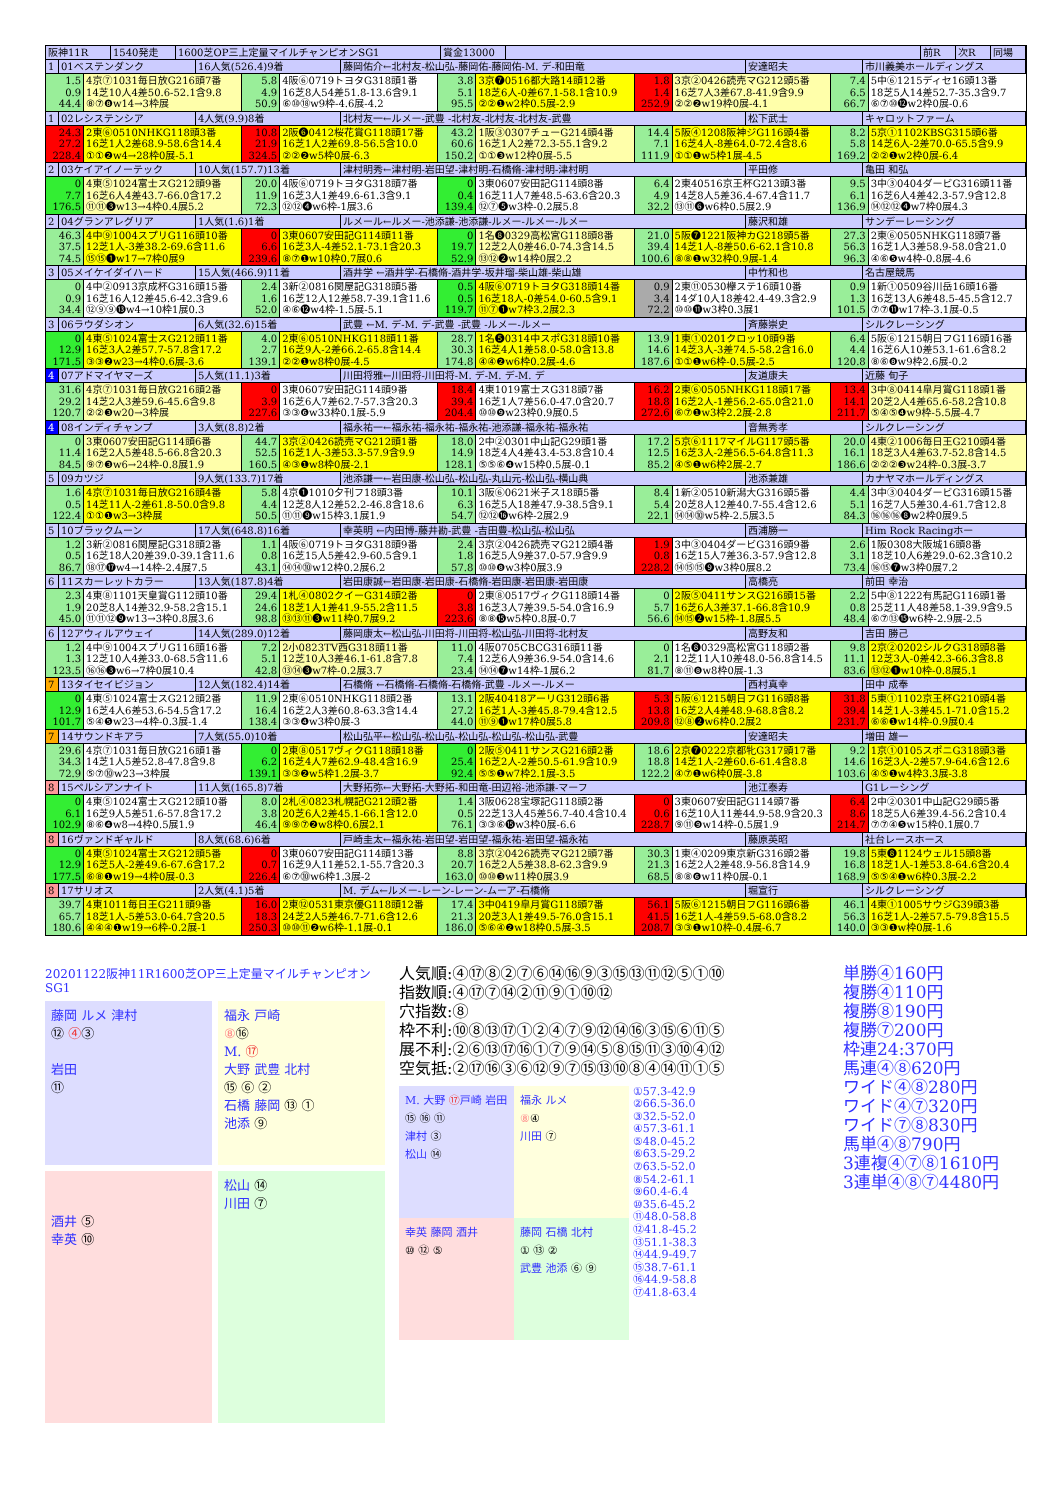| / 阪神11R / 1540発走 / 1600芝OP三上定量マイルチャンピオンSG1 / 賞金13000 / / 前R / 次R / 同場 / | | | | | | | | | |
| / 1 / 01ベステンダンク / 16人気(526.4)9着 / 藤岡佑介←北村友-松山弘-藤岡佑-藤岡佑-M. デ-和田竜 / 安達昭夫 / 市川義美ホールディングス / | | | | | | | | | |
| 1.5 0.9 44.4 | 4京⑦1031毎日放G216頭7番 14芝10人4差50.6-52.1含9.8 ⑧⑦❽w14→3枠展 | 5.8 4.9 50.9 | 4阪⑥0719トヨタG318頭1番 16芝8人54差51.8-13.6含9.1 ⑥⑩⑱w9枠-4.6展-4.2 | 3.8 5.1 95.5 | 3京❼0516都大路14頭12番 18芝6人-0差67.1-58.1含10.9 ②②❶w2枠0.5展-2.9 | 1.8 1.4 252.9 | 3京②0426読売マG212頭5番 16芝7人3差67.8-41.9含9.9 ②②❷w19枠0展-4.1 | 7.4 6.5 66.7 | 5中⑥1215ディセ16頭13番 18芝5人14差52.7-35.3含9.7 ⑥⑦⑩⓬w2枠0展-0.6 |
| / 1 / 02レシステンシア / 4人気(9.9)8着 / 北村友一←ルメー-武豊 -北村友-北村友-北村友-武豊 / 松下武士 / キャロットファーム / | | | | | | | | | |
| 24.3 27.2 228.4 | 2東⑥0510NHKG118頭3番 16芝1人2差68.9-58.6含14.4 ①①❷w4→28枠0展-5.1 | 10.8 21.9 324.5 | 2阪❻0412桜花賞G118頭17番 16芝1人2差69.8-56.5含10.0 ②②❷w5枠0展-6.3 | 43.2 60.6 150.2 | 1阪③0307チューG214頭4番 16芝1人2差72.3-55.1含9.2 ①①❸w12枠0展-5.5 | 14.4 7.1 111.9 | 5阪④1208阪神ジG116頭4番 16芝4人-8差64.0-72.4含8.6 ①①❶w5枠1展-4.5 | 8.2 5.8 169.2 | 5京①1102KBSG315頭6番 14芝6人-2差70.0-65.5含9.9 ②②❶w2枠0展-6.4 |
| / 2 / 03ケイアイノーテック / 10人気(157.7)13着 / 津村明秀←津村明-岩田望-津村明-石橋脩-津村明-津村明 / 平田修 / 亀田 和弘 / | | | | | | | | | |
| 0 7.7 176.5 | 4東⑤1024富士スG212頭9番 16芝6人4差43.7-66.0含17.2 ⑪⑪❸w13→4枠0.4展5.2 | 20.0 11.9 72.3 | 4阪⑥0719トヨタG318頭7番 16芝3人1差49.6-61.3含9.1 ⑫⑫❹w6枠-1展3.6 | 0 0.4 139.4 | 3東0607安田記G114頭8番 16芝11人7差48.5-63.6含20.3 ⑫⑦❺w3枠-0.2展5.8 | 6.4 4.9 32.2 | 2東40516京王杯G213頭3番 14芝8人5差36.4-67.4含11.7 ⑬⑪❻w6枠0.5展2.9 | 9.5 6.1 136.9 | 3中③0404ダービG316頭11番 16芝6人4差42.3-57.9含12.8 ⑭⑫⑫❹w7枠0展4.3 |
| / 2 / 04グランアレグリア / 1人気(1.6)1着 / ルメール←ルメー-池添謙-池添謙-ルメー-ルメー-ルメー / 藤沢和雄 / サンデーレーシング / | | | | | | | | | |
| 46.3 37.5 74.5 | 4中⑨1004スプリG116頭10番 12芝1人-3差38.2-69.6含11.6 ⑮⑮❶w17→7枠0展9 | 0 6.6 239.6 | 3東0607安田記G114頭11番 16芝3人-4差52.1-73.1含20.3 ⑧⑦❶w10枠0.7展0.6 | 0 19.7 52.9 | 1名❽0329高松宮G118頭8番 12芝2人0差46.0-74.3含14.5 ⑬⑫❷w14枠0展2.2 | 21.0 39.4 100.6 | 5阪❼1221阪神カG218頭5番 14芝1人-8差50.6-62.1含10.8 ⑧⑧❶w32枠0.9展-1.4 | 27.3 56.3 96.3 | 2東⑥0505NHKG118頭7番 16芝1人3差58.9-58.0含21.0 ④⑥❺w4枠-0.8展-4.6 |
| / 3 / 05メイケイダイハード / 15人気(466.9)11着 / 酒井学 ←酒井学-石橋脩-酒井学-坂井瑠-柴山雄-柴山雄 / 中竹和也 / 名古屋競馬 / | | | | | | | | | |
| 0 0.9 34.4 | 4中②0913京成杯G316頭15番 16芝16人12差45.6-42.3含9.6 ⑫⑨⑨⓭w4→10枠1展0.3 | 2.4 1.6 52.0 | 3新②0816関屋記G318頭5番 16芝12人12差58.7-39.1含11.6 ④⑥⓬w4枠-1.5展-5.1 | 0.5 0.5 119.7 | 4阪⑥0719トヨタG318頭14番 16芝18人-0差54.0-60.5含9.1 ⑪⑦❶w7枠3.2展2.3 | 0.9 3.4 72.2 | 2東⑪0530欅ステ16頭10番 14ダ10人18差42.4-49.3含2.9 ⑩⑩⓫w3枠0.3展1 | 0.9 1.3 101.5 | 1新①0509谷川岳16頭16番 16芝13人6差48.5-45.5含12.7 ⑦⑦⓫w17枠-3.1展-0.5 |
| / 3 / 06ラウダシオン / 6人気(32.6)15着 / 武豊 ←M. デ-M. デ-武豊 -武豊 -ルメー-ルメー / 斉藤崇史 / シルクレーシング / | | | | | | | | | |
| 0 12.9 171.5 | 4東⑤1024富士スG212頭11番 16芝3人2差57.7-57.8含17.2 ③③❷w23→4枠0.6展-3.6 | 4.0 2.7 139.1 | 2東⑥0510NHKG118頭11番 16芝9人-2差66.2-65.8含14.4 ②②❶w8枠0展-4.5 | 28.7 30.3 174.8 | 1名❺0314中スポG318頭10番 16芝4人1差58.0-58.0含13.8 ④④❷w6枠0.2展-4.6 | 13.9 14.6 187.6 | 1東①0201クロッ10頭9番 14芝3人-3差74.5-58.2含16.0 ①①❶w6枠-0.5展-2.5 | 6.4 4.4 120.8 | 5阪⑥1215朝日フG116頭16番 16芝6人10差53.1-61.6含8.2 ⑧⑥❽w9枠2.6展-0.2 |
| / 4 / 07アドマイヤマーズ / 5人気(11.1)3着 / 川田将雅←川田将-川田将-M. デ-M. デ-M. デ / 友道康夫 / 近藤 旬子 / | | | | | | | | | |
| 31.6 29.2 120.7 | 4京⑦1031毎日放G216頭2番 14芝2人3差59.6-45.6含9.8 ②②❸w20→3枠展 | 0 3.9 227.6 | 3東0607安田記G114頭9番 16芝6人7差62.7-57.3含20.3 ③③❻w33枠0.1展-5.9 | 18.4 39.4 204.4 | 4東1019富士スG318頭7番 16芝1人7差56.0-47.0含20.7 ⑩⑩❾w23枠0.9展0.5 | 16.2 18.8 272.6 | 2東⑥0505NHKG118頭17番 16芝2人-1差56.2-65.0含21.0 ⑥⑦❶w3枠2.2展-2.8 | 13.4 14.1 211.7 | 3中⑧0414皐月賞G118頭1番 20芝2人4差65.6-58.2含10.8 ⑤④⑤❹w9枠-5.5展-4.7 |
| / 4 / 08インディチャンプ / 3人気(8.8)2着 / 福永祐一←福永祐-福永祐-福永祐-池添謙-福永祐-福永祐 / 音無秀孝 / シルクレーシング / | | | | | | | | | |
| 0 11.4 84.5 | 3東0607安田記G114頭6番 16芝2人5差48.5-66.8含20.3 ⑨⑦❸w6→24枠-0.8展1.9 | 44.7 52.5 160.5 | 3京②0426読売マG212頭1番 16芝1人-3差53.3-57.9含9.9 ④③❶w8枠0展-2.1 | 18.0 14.9 128.1 | 2中②0301中山記G29頭1番 18芝4人4差43.4-53.8含10.4 ⑤⑤⑥❹w15枠0.5展-0.1 | 17.2 12.5 85.2 | 5京⑥1117マイルG117頭5番 16芝3人-2差56.5-64.8含11.3 ④⑤❶w6枠2展-2.7 | 20.0 16.1 186.6 | 4東②1006毎日王G210頭4番 18芝3人4差63.7-52.8含14.5 ②②②❸w24枠-0.3展-3.7 |
| / 5 / 09カツジ / 9人気(133.7)17着 / 池添謙一←岩田康-松山弘-松山弘-丸山元-松山弘-横山典 / 池添兼雄 / カナヤマホールディングス / | | | | | | | | | |
| 1.6 0.5 122.4 | 4京⑦1031毎日放G216頭4番 14芝11人-2差61.8-50.0含9.8 ①①❶w3→3枠展 | 5.8 4.4 50.5 | 4京❶1010夕刊フ18頭3番 12芝8人12差52.2-46.8含18.6 ⑪⑪❾w15枠3.1展1.9 | 10.1 6.3 54.7 | 3阪⑥0621米子ス18頭5番 16芝5人18差47.9-38.5含9.1 ⑫⑫⓰w6枠-2展2.9 | 8.4 5.4 22.1 | 1新②0510新潟大G316頭5番 20芝8人12差40.7-55.4含12.6 ⑭⑭⓾w5枠-2.5展3.5 | 4.4 5.1 84.3 | 3中③0404ダービG316頭15番 16芝7人5差30.4-61.7含12.8 ⑯⑯⑯❽w2枠0展9.5 |
| / 5 / 10ブラックムーン / 17人気(648.8)16着 / 幸英明 ←内田博-藤井勘-武豊 -吉田豊-松山弘-松山弘 / 西浦勝一 / Him Rock Racingホー / | | | | | | | | | |
| 1.2 0.5 86.7 | 3新②0816関屋記G318頭2番 16芝18人20差39.0-39.1含11.6 ⑱⑰⓱w4→14枠-2.4展7.5 | 1.1 0.8 43.1 | 4阪⑥0719トヨタG318頭9番 16芝15人5差42.9-60.5含9.1 ⑭⑭⓾w12枠0.2展6.2 | 2.4 1.8 57.8 | 3京②0426読売マG212頭4番 16芝5人9差37.0-57.9含9.9 ⑩⑩❽w3枠0展3.9 | 1.9 0.8 228.2 | 3中③0404ダービG316頭9番 16芝15人7差36.3-57.9含12.8 ⑭⑮⑮❾w3枠0展8.2 | 2.6 3.1 73.4 | 1阪0308大阪城16頭8番 18芝10人6差29.0-62.3含10.2 ⑯⑮❼w3枠0展7.2 |
| / 6 / 11スカーレットカラー / 13人気(187.8)4着 / 岩田康誠←岩田康-岩田康-石橋脩-岩田康-岩田康-岩田康 / 高橋亮 / 前田 幸治 / | | | | | | | | | |
| 2.3 1.9 45.0 | 4東⑧1101天皇賞G112頭10番 20芝8人14差32.9-58.2含15.1 ⑪⑪⑫❾w13→3枠0.8展3.6 | 29.4 24.6 98.8 | 1札④0802クイーG314頭2番 18芝1人1差41.9-55.2含11.5 ⑬⑬⑪❸w11枠0.7展9.2 | 0 3.8 223.6 | 2東⑧0517ヴィクG118頭14番 16芝3人7差39.5-54.0含16.9 ⑧⑧⓯w5枠0.8展-0.7 | 0 5.7 56.6 | 2阪⑤0411サンスG216頭15番 16芝6人3差37.1-66.8含10.9 ⑭⑮❷w15枠-1.8展5.5 | 2.2 0.8 48.4 | 5中⑧1222有馬記G116頭1番 25芝11人48差58.1-39.9含9.5 ⑥⑦⑬⓯w6枠-2.9展-2.5 |
| / 6 / 12アウィルアウェイ / 14人気(289.0)12着 / 藤岡康太←松山弘-川田将-川田将-松山弘-川田将-北村友 / 高野友和 / 吉田 勝己 / | | | | | | | | | |
| 1.2 1.3 123.5 | 4中⑨1004スプリG116頭16番 12芝10人4差33.0-68.5含11.6 ⑯⑯❸w6→7枠0展10.4 | 7.2 5.1 42.8 | 2小0823TV西G318頭11番 12芝10人3差46.1-61.8含7.8 ⑬⑭❸w7枠-0.2展3.7 | 11.0 7.4 23.4 | 4阪0705CBCG316頭11番 12芝6人9差36.9-54.0含14.6 ⑭⑭❼w14枠-1展6.2 | 0 2.1 81.7 | 1名❽0329高松宮G118頭2番 12芝11人10差48.0-56.8含14.5 ⑧⑪❽w8枠0展-1.3 | 9.8 11.1 83.6 | 2京②0202シルクG318頭8番 12芝3人-0差42.3-66.3含8.8 ⑬⑫❶w10枠-0.8展5.1 |
| / 7 / 13タイセイビジョン / 12人気(182.4)14着 / 石橋脩 ←石橋脩-石橋脩-石橋脩-武豊 -ルメー-ルメー / 西村真幸 / 田中 成奉 / | | | | | | | | | |
| 0 12.9 101.7 | 4東⑤1024富士スG212頭2番 16芝4人6差53.6-54.5含17.2 ⑤④❺w23→4枠-0.3展-1.4 | 11.9 16.4 138.4 | 2東⑥0510NHKG118頭2番 16芝2人3差60.8-63.3含14.4 ③③❹w3枠0展-3 | 13.1 27.2 44.0 | 2阪40418アーリG312頭6番 16芝1人-3差45.8-79.4含12.5 ⑪⑨❶w17枠0展5.8 | 5.3 13.8 209.8 | 5阪⑥1215朝日フG116頭8番 16芝2人4差48.9-68.8含8.2 ⑫⑧❷w6枠0.2展2 | 31.8 39.4 231.7 | 5東①1102京王杯G210頭4番 14芝1人-3差45.1-71.0含15.2 ⑥⑥❶w14枠-0.9展0.4 |
| / 7 / 14サウンドキアラ / 7人気(55.0)10着 / 松山弘平←松山弘-松山弘-松山弘-松山弘-松山弘-武豊 / 安達昭夫 / 増田 雄一 / | | | | | | | | | |
| 29.6 34.3 72.9 | 4京⑦1031毎日放G216頭1番 14芝1人5差52.8-47.8含9.8 ⑤⑦⓾w23→3枠展 | 0 6.2 139.1 | 2東⑧0517ヴィクG118頭18番 16芝4人7差62.9-48.4含16.9 ③③❷w5枠1.2展-3.7 | 0 25.4 92.4 | 2阪⑤0411サンスG216頭2番 16芝2人-2差50.5-61.9含10.9 ⑤⑤❶w7枠2.1展-3.5 | 18.6 18.8 122.2 | 2京❼0222京都牝G317頭17番 14芝1人-2差60.6-61.4含8.8 ④⑦❶w6枠0展-3.8 | 9.2 14.6 103.6 | 1京①0105スポニG318頭3番 16芝3人-2差57.9-64.6含12.6 ④⑤❶w4枠3.3展-3.8 |
| / 8 / 15ペルシアンナイト / 11人気(165.8)7着 / 大野拓弥←大野拓-大野拓-和田竜-田辺裕-池添謙-マーフ / 池江泰寿 / G1レーシング / | | | | | | | | | |
| 0 6.1 102.9 | 4東⑤1024富士スG212頭10番 16芝9人5差51.6-57.8含17.2 ⑧⑥❹w8→4枠0.5展1.9 | 8.0 3.8 46.4 | 2札④0823札幌記G212頭2番 20芝6人2差45.1-66.1含12.0 ⑨⑨⑦❷w8枠0.6展2.1 | 1.4 0.5 76.1 | 3阪0628宝塚記G118頭2番 22芝13人45差56.7-40.4含10.4 ③③⑥⓯w3枠0展-6.6 | 0 0.6 228.7 | 3東0607安田記G114頭7番 16芝10人11差44.9-58.9含20.3 ⑨⑪❾w14枠-0.5展1.9 | 6.4 8.6 214.7 | 2中②0301中山記G29頭5番 18芝5人6差39.4-56.2含10.4 ⑦⑦④❺w15枠0.1展0.7 |
| / 8 / 16ヴァンドギャルド / 8人気(68.6)6着 / 戸崎圭太←福永祐-岩田望-岩田望-福永祐-岩田望-福永祐 / 藤原英昭 / 社台レースホース / | | | | | | | | | |
| 0 12.9 177.5 | 4東⑤1024富士スG212頭5番 16芝5人-2差49.6-67.6含17.2 ⑥⑧❶w19→4枠0展-0.3 | 0 0.7 226.4 | 3東0607安田記G114頭13番 16芝9人11差52.1-55.7含20.3 ⑥⑦⓾w6枠1.3展-2 | 8.8 20.7 163.0 | 3京②0426読売マG212頭7番 16芝2人5差38.8-62.3含9.9 ⑩⑩❸w11枠0展3.9 | 30.3 21.3 68.5 | 1東④0209東京新G316頭2番 16芝2人2差48.9-56.8含14.9 ⑧⑧❻w11枠0展-0.1 | 19.8 16.8 168.9 | 5東❽1124ウェル15頭8番 18芝1人-1差53.8-64.6含20.4 ⑤⑤④❶w6枠0.3展-2.2 |
| / 8 / 17サリオス / 2人気(4.1)5着 / M. デム←ルメー-レーン-レーン-ムーア-石橋脩 / 堀宣行 / シルクレーシング / | | | | | | | | | |
| 39.7 65.7 180.6 | 4東1011毎日王G211頭9番 18芝1人-5差53.0-64.7含20.5 ④④④❶w19→6枠-0.2展-1 | 16.0 18.3 250.3 | 2東⑫0531東京優G118頭12番 24芝2人5差46.7-71.6含12.6 ⑩⑩⑪❷w6枠-1.1展-0.1 | 17.4 21.3 186.0 | 3中0419皐月賞G118頭7番 20芝3人1差49.5-76.0含15.1 ⑤⑥④❷w18枠0.5展-3.5 | 56.1 41.5 208.7 | 5阪⑥1215朝日フG116頭6番 16芝1人-4差59.5-68.0含8.2 ③③❶w10枠-0.4展-6.7 | 46.1 56.3 140.0 | 4東①1005サウジG39頭3番 16芝1人-2差57.5-79.8含15.5 ③③❶w枠0展-1.6 |
20201122阪神11R1600芝OP三上定量マイルチャンピオンSG1
藤岡 ルメ 津村
⑫ ④③
岩田
⑪
福永 戸崎
⑧⑯
M. ⑰
大野 武豊 北村
⑮ ⑥ ②
石橋 藤岡 ⑬ ①
池添 ⑨
酒井 ⑤
幸英 ⑩
松山 ⑭
川田 ⑦
人気順:④⑰⑧②⑦⑥⑭⑯⑨③⑮⑬⑪⑫⑤①⑩
指数順:④⑰⑦⑭②⑪⑨①⑩⑫
穴指数:⑧
枠不利:⑩⑧⑬⑰①②④⑦⑨⑫⑭⑯③⑮⑥⑪⑤
展不利:②⑥⑬⑰⑯①⑦⑨⑭⑤⑧⑮⑪③⑩④⑫
空気抵:②⑰⑯③⑥⑫⑨⑦⑮⑬⑩⑧④⑭⑪①⑤
M. 大野 ⑰ 戸崎 岩田
⑮ ⑯ ⑪
津村 ③
松山 ⑭
福永 ルメ
⑧④
川田 ⑦
幸英 藤岡 酒井
⑩ ⑫ ⑤
藤岡 石橋 北村
① ⑬ ②
武豊 池添 ⑥ ⑨
①57.3-42.9
②66.5-36.0
③32.5-52.0
④57.3-61.1
⑤48.0-45.2
⑥63.5-29.2
⑦63.5-52.0
⑧54.2-61.1
⑨60.4-6.4
⑩35.6-45.2
⑪48.0-58.8
⑫41.8-45.2
⑬51.1-38.3
⑭44.9-49.7
⑮38.7-61.1
⑯44.9-58.8
⑰41.8-63.4
単勝④160円
複勝④110円
複勝⑧190円
複勝⑦200円
枠連24:370円
馬連④⑧620円
ワイド④⑧280円
ワイド④⑦320円
ワイド⑦⑧830円
馬単④⑧790円
3連複④⑦⑧1610円
3連単④⑧⑦4480円